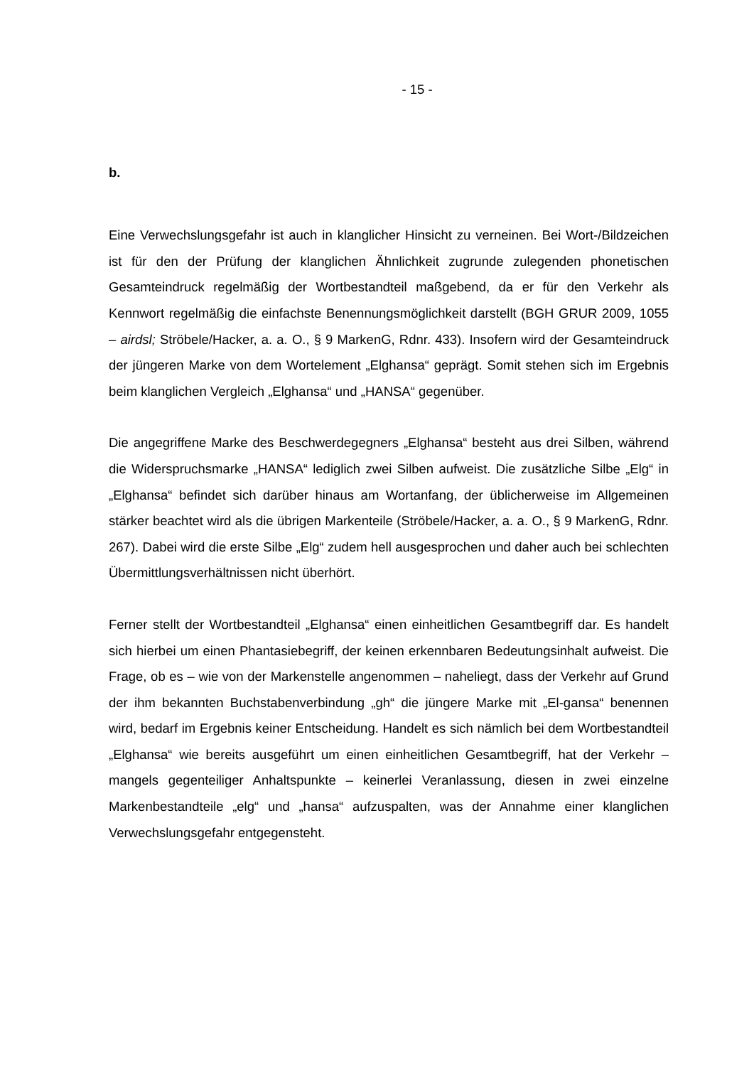- 15 -
b.
Eine Verwechslungsgefahr ist auch in klanglicher Hinsicht zu verneinen. Bei Wort-/Bildzeichen ist für den der Prüfung der klanglichen Ähnlichkeit zugrunde zulegenden phonetischen Gesamteindruck regelmäßig der Wortbestandteil maßgebend, da er für den Verkehr als Kennwort regelmäßig die einfachste Benennungsmöglichkeit darstellt (BGH GRUR 2009, 1055 – airdsl; Ströbele/Hacker, a. a. O., § 9 MarkenG, Rdnr. 433). Insofern wird der Gesamteindruck der jüngeren Marke von dem Wortelement „Elghansa“ geprägt. Somit stehen sich im Ergebnis beim klanglichen Vergleich „Elghansa“ und „HANSA“ gegenüber.
Die angegriffene Marke des Beschwerdegegners „Elghansa“ besteht aus drei Silben, während die Widerspruchsmarke „HANSA“ lediglich zwei Silben aufweist. Die zusätzliche Silbe „Elg“ in „Elghansa“ befindet sich darüber hinaus am Wortanfang, der üblicherweise im Allgemeinen stärker beachtet wird als die übrigen Markenteile (Ströbele/Hacker, a. a. O., § 9 MarkenG, Rdnr. 267). Dabei wird die erste Silbe „Elg“ zudem hell ausgesprochen und daher auch bei schlechten Übermittlungsverhältnissen nicht überhört.
Ferner stellt der Wortbestandteil „Elghansa“ einen einheitlichen Gesamtbegriff dar. Es handelt sich hierbei um einen Phantasiebegriff, der keinen erkennbaren Bedeutungsinhalt aufweist. Die Frage, ob es – wie von der Markenstelle angenommen – naheliegt, dass der Verkehr auf Grund der ihm bekannten Buchstabenverbindung „gh“ die jüngere Marke mit „El-gansa“ benennen wird, bedarf im Ergebnis keiner Entscheidung. Handelt es sich nämlich bei dem Wortbestandteil „Elghansa“ wie bereits ausgeführt um einen einheitlichen Gesamtbegriff, hat der Verkehr – mangels gegenteiliger Anhaltspunkte – keinerlei Veranlassung, diesen in zwei einzelne Markenbestandteile „elg“ und „hansa“ aufzuspalten, was der Annahme einer klanglichen Verwechslungsgefahr entgegensteht.